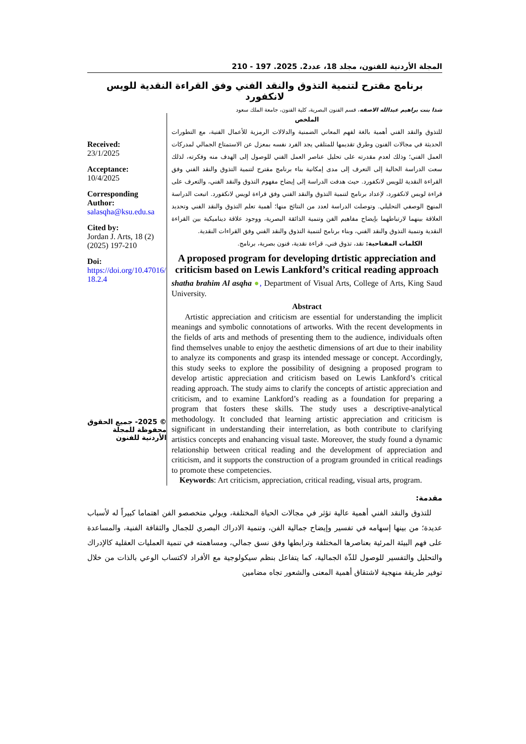المجلة الأردنية للفنون، مجلد 18، عدد2. 2025. 197 - 210
برنامج مقترح لتنمية التذوق والنقد الفني وفق القراءة النقدية للويس لانكفورد
شذا بنت براهيم عبدالله الاصقه، قسم الفنون البصرية، كلية الفنون، جامعة الملك سعود
Received:
23/1/2025
Acceptance:
10/4/2025
Corresponding Author:
salasqha@ksu.edu.sa
Cited by:
Jordan J. Arts, 18 (2) (2025) 197-210
Doi:
https://doi.org/10.47016/18.2.4
© 2025- جميع الحقوق محفوظة للمجلة الأردنية للفنون
الملخص
للتذوق والنقد الفني أهمية بالغة لفهم المعاني الضمنية والدلالات الرمزية للأعمال الفنية، مع التطورات الحديثة في مجالات الفنون وطرق تقديمها للمتلقي يجد الفرد نفسه بمعزل عن الاستمتاع الجمالي لمدركات العمل الفني؛ وذلك لعدم مقدرته على تحليل عناصر العمل الفني للوصول إلى الهدف منه وفكرته، لذلك سعت الدراسة الحالية إلى التعرف إلى مدى إمكانية بناء برنامج مقترح لتنمية التذوق والنقد الفني وفق القراءة النقدية للويس لانكفورد. حيث هدفت الدراسة إلى إيضاح مفهوم التذوق والنقد الفني، والتعرف على قراءة لويس لانكفورد، لإعداد برنامج لتنمية التذوق والنقد الفني وفق قراءة لويس لانكفورد. اتبعت الدراسة المنهج الوصفي التحليلي. وتوصلت الدراسة لعدد من النتائج منها؛ أهمية تعلم التذوق والنقد الفني وتحديد العلاقة بينهما لارتباطهما بإيضاح مفاهيم الفن وتنمية الذائقة البصرية، ووجود علاقة ديناميكية بين القراءة النقدية وتنمية التذوق والنقد الفني، وبناء برنامج لتنمية التذوق والنقد الفني وفق القراءات النقدية.
الكلمات المفتاحية: نقد، تذوق فني، قراءة نقدية، فنون بصرية، برنامج.
A proposed program for developing drtistic appreciation and criticism based on Lewis Lankford’s critical reading approach
shatha brahim Al asqha ●, Department of Visual Arts, College of Arts, King Saud University.
Abstract
Artistic appreciation and criticism are essential for understanding the implicit meanings and symbolic connotations of artworks. With the recent developments in the fields of arts and methods of presenting them to the audience, individuals often find themselves unable to enjoy the aesthetic dimensions of art due to their inability to analyze its components and grasp its intended message or concept. Accordingly, this study seeks to explore the possibility of designing a proposed program to develop artistic appreciation and criticism based on Lewis Lankford’s critical reading approach. The study aims to clarify the concepts of artistic appreciation and criticism, and to examine Lankford’s reading as a foundation for preparing a program that fosters these skills. The study uses a descriptive-analytical methodology. It concluded that learning artistic appreciation and criticism is significant in understanding their interrelation, as both contribute to clarifying artistics concepts and enahancing visual taste. Moreover, the study found a dynamic relationship between critical reading and the development of appreciation and criticism, and it supports the construction of a program grounded in critical readings to promote these competencies.
Keywords: Art criticism, appreciation, critical reading, visual arts, program.
مقدمة:
للتذوق والنقد الفني أهمية عالية تؤثر في مجالات الحياة المختلفة، ويولي متخصصو الفن اهتماما كبيراً له لأسباب عديدة؛ من بينها إسهامه في تفسير وإيضاح جمالية الفن، وتنمية الادراك البصري للجمال والثقافة الفنية، والمساعدة على فهم البيئة المرئية بعناصرها المختلفة وترابطها وفق نسق جمالي، ومساهمته في تنمية العمليات العقلية كالإدراك والتحليل والتفسير للوصول للذّة الجمالية، كما يتفاعل بنظم سيكولوجية مع الأفراد لاكتساب الوعي بالذات من خلال توفير طريقة منهجية لاشتقاق أهمية المعنى والشعور تجاه مضامين